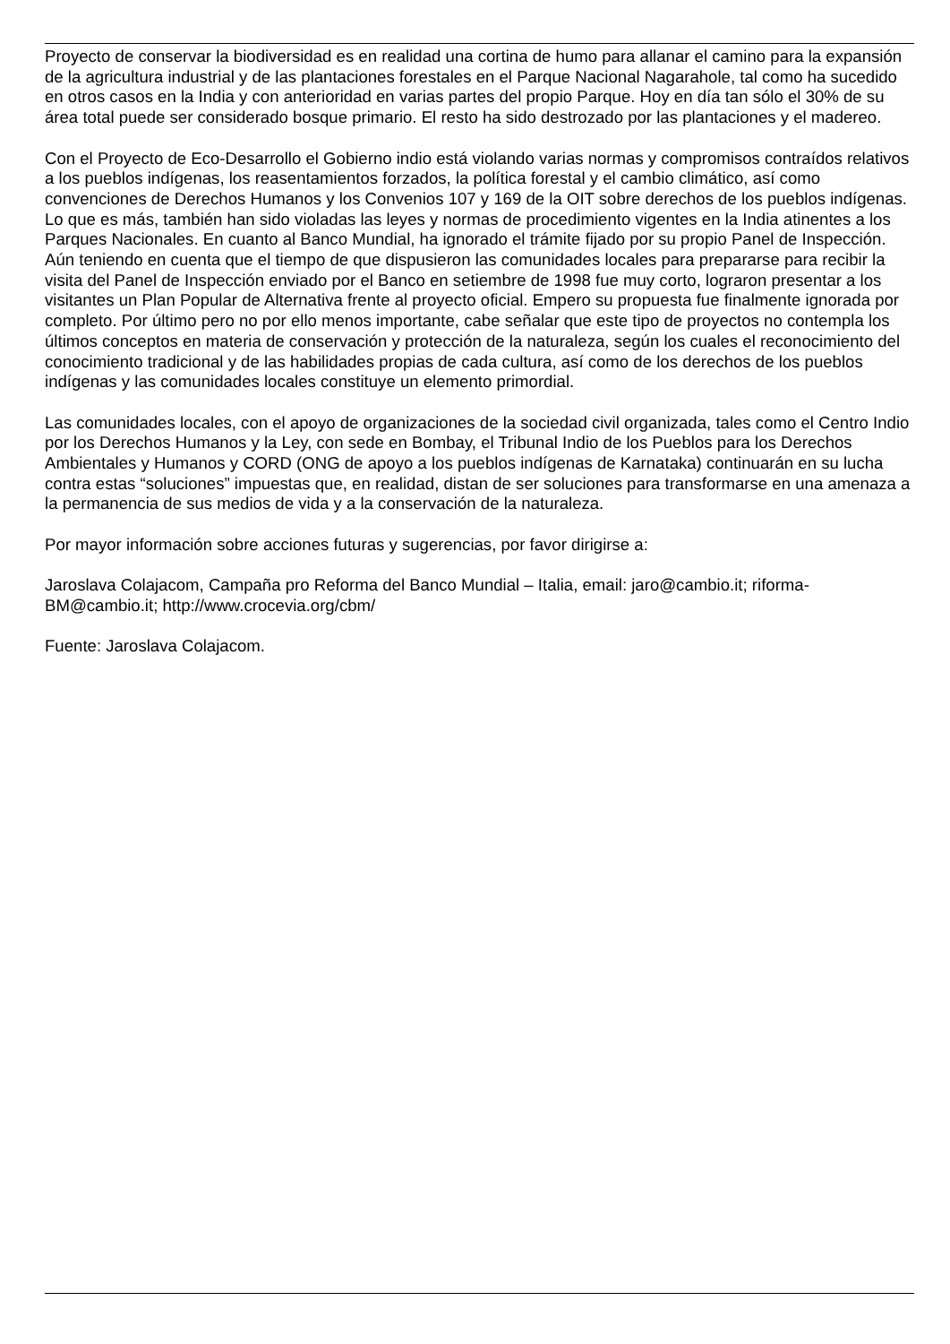Proyecto de conservar la biodiversidad es en realidad una cortina de humo para allanar el camino para la expansión de la agricultura industrial y de las plantaciones forestales en el Parque Nacional Nagarahole, tal como ha sucedido en otros casos en la India y con anterioridad en varias partes del propio Parque. Hoy en día tan sólo el 30% de su área total puede ser considerado bosque primario. El resto ha sido destrozado por las plantaciones y el madereo.
Con el Proyecto de Eco-Desarrollo el Gobierno indio está violando varias normas y compromisos contraídos relativos a los pueblos indígenas, los reasentamientos forzados, la política forestal y el cambio climático, así como convenciones de Derechos Humanos y los Convenios 107 y 169 de la OIT sobre derechos de los pueblos indígenas. Lo que es más, también han sido violadas las leyes y normas de procedimiento vigentes en la India atinentes a los Parques Nacionales. En cuanto al Banco Mundial, ha ignorado el trámite fijado por su propio Panel de Inspección. Aún teniendo en cuenta que el tiempo de que dispusieron las comunidades locales para prepararse para recibir la visita del Panel de Inspección enviado por el Banco en setiembre de 1998 fue muy corto, lograron presentar a los visitantes un Plan Popular de Alternativa frente al proyecto oficial. Empero su propuesta fue finalmente ignorada por completo. Por último pero no por ello menos importante, cabe señalar que este tipo de proyectos no contempla los últimos conceptos en materia de conservación y protección de la naturaleza, según los cuales el reconocimiento del conocimiento tradicional y de las habilidades propias de cada cultura, así como de los derechos de los pueblos indígenas y las comunidades locales constituye un elemento primordial.
Las comunidades locales, con el apoyo de organizaciones de la sociedad civil organizada, tales como el Centro Indio por los Derechos Humanos y la Ley, con sede en Bombay, el Tribunal Indio de los Pueblos para los Derechos Ambientales y Humanos y CORD (ONG de apoyo a los pueblos indígenas de Karnataka) continuarán en su lucha contra estas “soluciones” impuestas que, en realidad, distan de ser soluciones para transformarse en una amenaza a la permanencia de sus medios de vida y a la conservación de la naturaleza.
Por mayor información sobre acciones futuras y sugerencias, por favor dirigirse a:
Jaroslava Colajacom, Campaña pro Reforma del Banco Mundial – Italia, email: jaro@cambio.it; riforma-BM@cambio.it; http://www.crocevia.org/cbm/
Fuente: Jaroslava Colajacom.